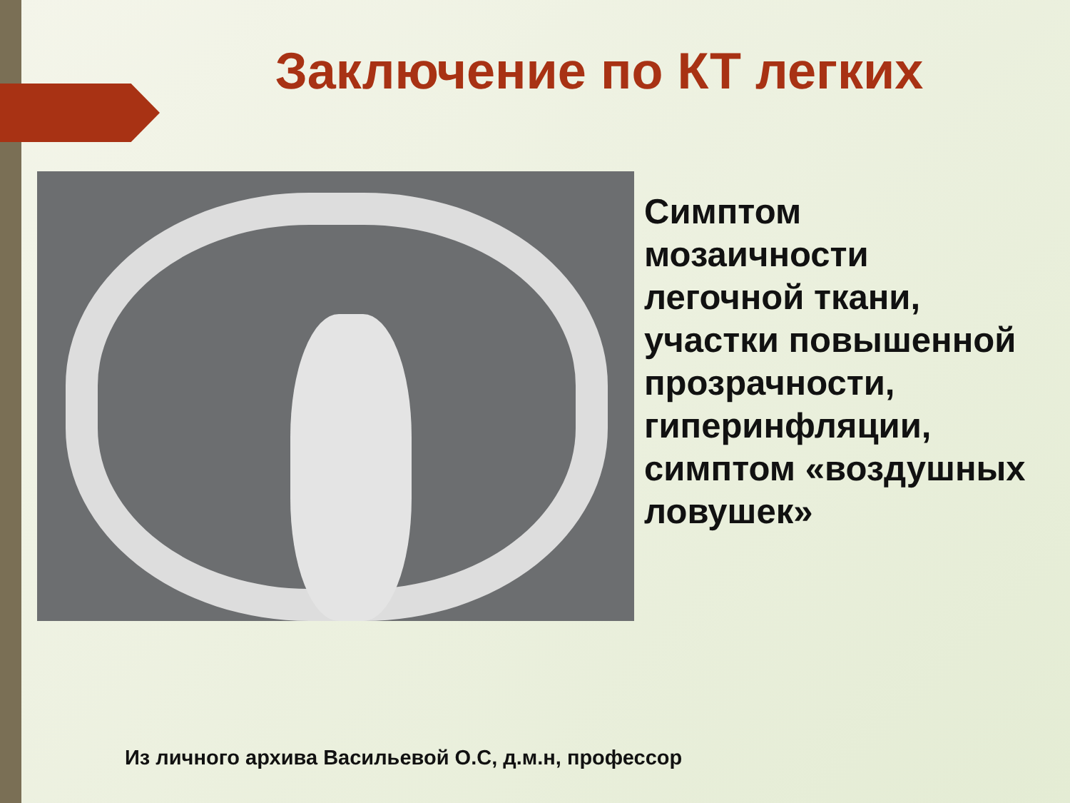Заключение по КТ легких
Симптом
мозаичности
легочной ткани,
участки повышенной
прозрачности,
гиперинфляции,
симптом «воздушных
ловушек»
Из личного архива Васильевой О.С, д.м.н, профессор